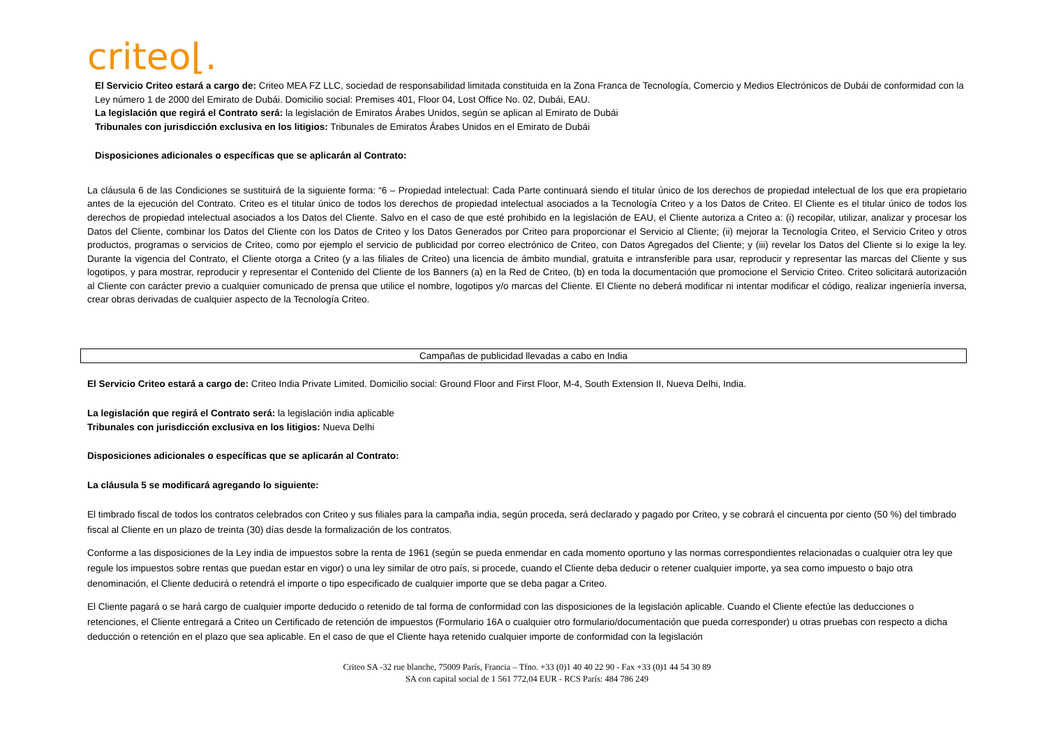criteo⌊.
El Servicio Criteo estará a cargo de: Criteo MEA FZ LLC, sociedad de responsabilidad limitada constituida en la Zona Franca de Tecnología, Comercio y Medios Electrónicos de Dubái de conformidad con la Ley número 1 de 2000 del Emirato de Dubái. Domicilio social: Premises 401, Floor 04, Lost Office No. 02, Dubái, EAU.
La legislación que regirá el Contrato será: la legislación de Emiratos Árabes Unidos, según se aplican al Emirato de Dubái
Tribunales con jurisdicción exclusiva en los litigios: Tribunales de Emiratos Árabes Unidos en el Emirato de Dubái
Disposiciones adicionales o específicas que se aplicarán al Contrato:
La cláusula 6 de las Condiciones se sustituirá de la siguiente forma: “6 – Propiedad intelectual: Cada Parte continuará siendo el titular único de los derechos de propiedad intelectual de los que era propietario antes de la ejecución del Contrato. Criteo es el titular único de todos los derechos de propiedad intelectual asociados a la Tecnología Criteo y a los Datos de Criteo. El Cliente es el titular único de todos los derechos de propiedad intelectual asociados a los Datos del Cliente. Salvo en el caso de que esté prohibido en la legislación de EAU, el Cliente autoriza a Criteo a: (i) recopilar, utilizar, analizar y procesar los Datos del Cliente, combinar los Datos del Cliente con los Datos de Criteo y los Datos Generados por Criteo para proporcionar el Servicio al Cliente; (ii) mejorar la Tecnología Criteo, el Servicio Criteo y otros productos, programas o servicios de Criteo, como por ejemplo el servicio de publicidad por correo electrónico de Criteo, con Datos Agregados del Cliente; y (iii) revelar los Datos del Cliente si lo exige la ley. Durante la vigencia del Contrato, el Cliente otorga a Criteo (y a las filiales de Criteo) una licencia de ámbito mundial, gratuita e intransferible para usar, reproducir y representar las marcas del Cliente y sus logotipos, y para mostrar, reproducir y representar el Contenido del Cliente de los Banners (a) en la Red de Criteo, (b) en toda la documentación que promocione el Servicio Criteo. Criteo solicitará autorización al Cliente con carácter previo a cualquier comunicado de prensa que utilice el nombre, logotipos y/o marcas del Cliente. El Cliente no deberá modificar ni intentar modificar el código, realizar ingeniería inversa, crear obras derivadas de cualquier aspecto de la Tecnología Criteo.
Campañas de publicidad llevadas a cabo en India
El Servicio Criteo estará a cargo de: Criteo India Private Limited. Domicilio social: Ground Floor and First Floor, M-4, South Extension II, Nueva Delhi, India.
La legislación que regirá el Contrato será: la legislación india aplicable
Tribunales con jurisdicción exclusiva en los litigios: Nueva Delhi
Disposiciones adicionales o específicas que se aplicarán al Contrato:
La cláusula 5 se modificará agregando lo siguiente:
El timbrado fiscal de todos los contratos celebrados con Criteo y sus filiales para la campaña india, según proceda, será declarado y pagado por Criteo, y se cobrará el cincuenta por ciento (50 %) del timbrado fiscal al Cliente en un plazo de treinta (30) días desde la formalización de los contratos.
Conforme a las disposiciones de la Ley india de impuestos sobre la renta de 1961 (según se pueda enmendar en cada momento oportuno y las normas correspondientes relacionadas o cualquier otra ley que regule los impuestos sobre rentas que puedan estar en vigor) o una ley similar de otro país, si procede, cuando el Cliente deba deducir o retener cualquier importe, ya sea como impuesto o bajo otra denominación, el Cliente deducirá o retendrá el importe o tipo especificado de cualquier importe que se deba pagar a Criteo.
El Cliente pagará o se hará cargo de cualquier importe deducido o retenido de tal forma de conformidad con las disposiciones de la legislación aplicable. Cuando el Cliente efectúe las deducciones o retenciones, el Cliente entregará a Criteo un Certificado de retención de impuestos (Formulario 16A o cualquier otro formulario/documentación que pueda corresponder) u otras pruebas con respecto a dicha deducción o retención en el plazo que sea aplicable. En el caso de que el Cliente haya retenido cualquier importe de conformidad con la legislación
Criteo SA -32 rue blanche, 75009 París, Francia – Tfno. +33 (0)1 40 40 22 90 - Fax +33 (0)1 44 54 30 89
SA con capital social de 1 561 772,04 EUR - RCS París: 484 786 249